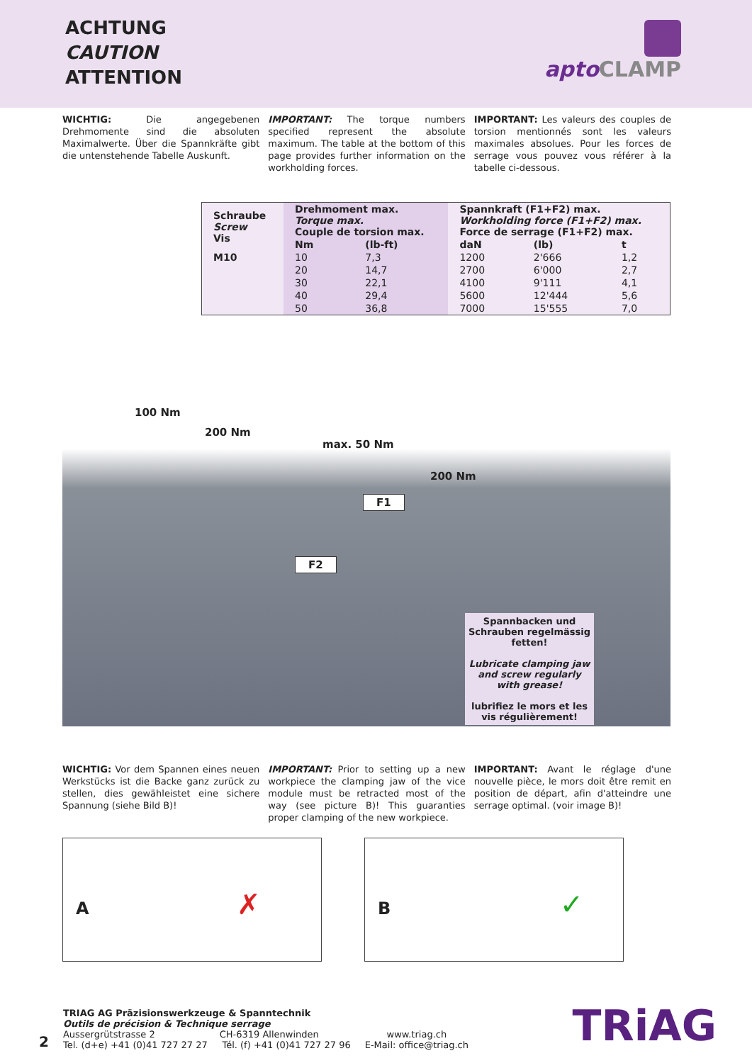ACHTUNG
CAUTION
ATTENTION
apto CLAMP
WICHTIG: Die angegebenen Drehmomente sind die absoluten Maximalwerte. Über die Spannkräfte gibt die untenstehende Tabelle Auskunft.
IMPORTANT: The torque numbers specified represent the absolute maximum. The table at the bottom of this page provides further information on the workholding forces.
IMPORTANT: Les valeurs des couples de torsion mentionnés sont les valeurs maximales absolues. Pour les forces de serrage vous pouvez vous référer à la tabelle ci-dessous.
| Schraube Screw Vis | Drehmoment max. Torque max. Couple de torsion max. | | Spannkraft (F1+F2) max. Workholding force (F1+F2) max. Force de serrage (F1+F2) max. | | |
| --- | --- | --- | --- | --- | --- |
| | Nm | (lb-ft) | daN | (lb) | t |
| M10 | 10 | 7,3 | 1200 | 2'666 | 1,2 |
| | 20 | 14,7 | 2700 | 6'000 | 2,7 |
| | 30 | 22,1 | 4100 | 9'111 | 4,1 |
| | 40 | 29,4 | 5600 | 12'444 | 5,6 |
| | 50 | 36,8 | 7000 | 15'555 | 7,0 |
100 Nm
200 Nm
max. 50 Nm
200 Nm
F1
F2
Spannbacken und Schrauben regelmässig fetten!
Lubricate clamping jaw and screw regularly with grease!
lubrifiez le mors et les vis régulièrement!
WICHTIG: Vor dem Spannen eines neuen Werkstücks ist die Backe ganz zurück zu stellen, dies gewähleistet eine sichere Spannung (siehe Bild B)!
IMPORTANT: Prior to setting up a new workpiece the clamping jaw of the vice module must be retracted most of the way (see picture B)! This guaranties proper clamping of the new workpiece.
IMPORTANT: Avant le réglage d'une nouvelle pièce, le mors doit être remit en position de départ, afin d'atteindre une serrage optimal. (voir image B)!
A ✗
B ✓
2
TRIAG AG Präzisionswerkzeuge & Spanntechnik
Outils de précision & Technique serrage
Aussergrütstrasse 2 CH-6319 Allenwinden
Tel. (d+e) +41 (0)41 727 27 27 Tél. (f) +41 (0)41 727 27 96
www.triag.ch
E-Mail: office@triag.ch
TRiAG